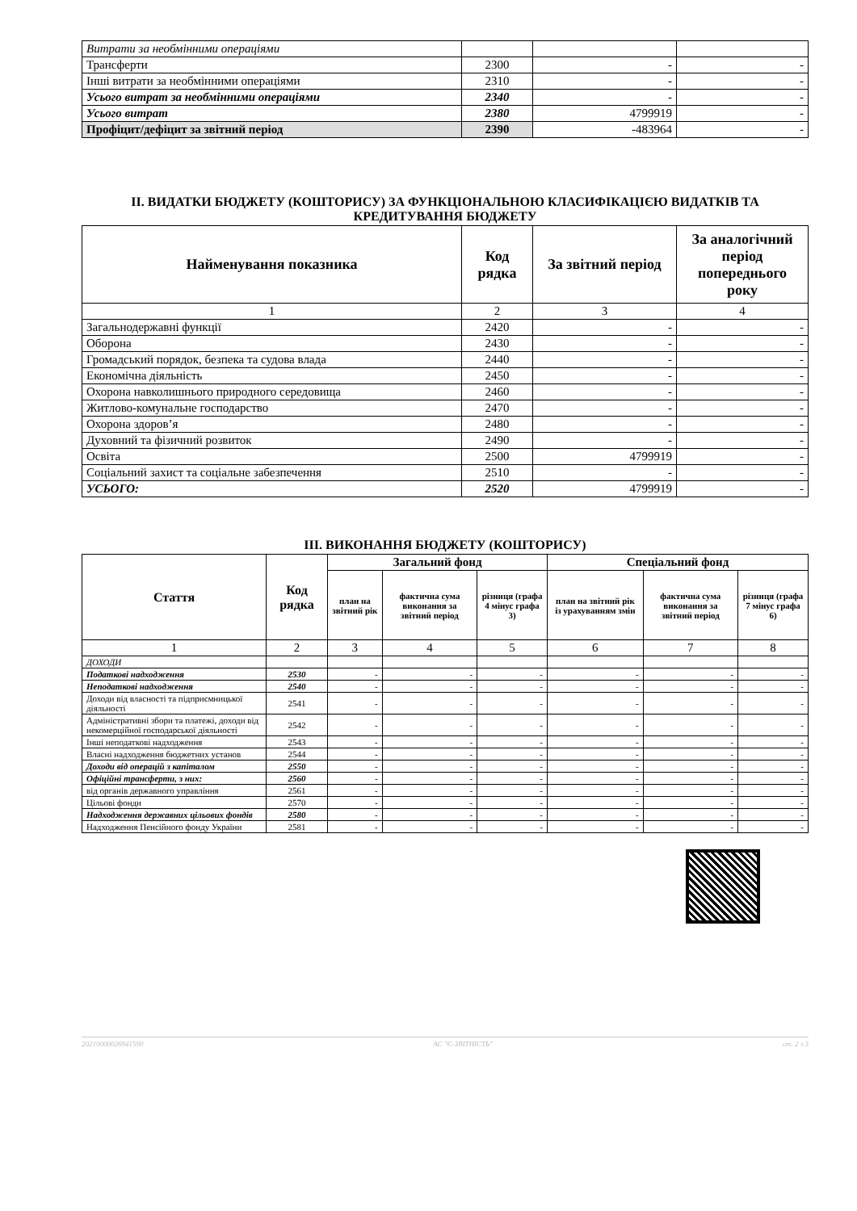| Витрати за необмінними операціями | | | |
| Трансферти | 2300 | - | - |
| Інші витрати за необмінними операціями | 2310 | - | - |
| Усього витрат за необмінними операціями | 2340 | - | - |
| Усього витрат | 2380 | 4799919 | - |
| Профіцит/дефіцит за звітний період | 2390 | -483964 | - |
ІІ. ВИДАТКИ БЮДЖЕТУ (КОШТОРИСУ) ЗА ФУНКЦІОНАЛЬНОЮ КЛАСИФІКАЦІЄЮ ВИДАТКІВ ТА КРЕДИТУВАННЯ БЮДЖЕТУ
| Найменування показника | Код рядка | За звітний період | За аналогічний період попереднього року |
| --- | --- | --- | --- |
| 1 | 2 | 3 | 4 |
| Загальнодержавні функції | 2420 | - | - |
| Оборона | 2430 | - | - |
| Громадський порядок, безпека та судова влада | 2440 | - | - |
| Економічна діяльність | 2450 | - | - |
| Охорона навколишнього природного середовища | 2460 | - | - |
| Житлово-комунальне господарство | 2470 | - | - |
| Охорона здоров’я | 2480 | - | - |
| Духовний та фізичний розвиток | 2490 | - | - |
| Освіта | 2500 | 4799919 | - |
| Соціальний захист та соціальне забезпечення | 2510 | - | - |
| УСЬОГО: | 2520 | 4799919 | - |
ІІІ. ВИКОНАННЯ БЮДЖЕТУ (КОШТОРИСУ)
| Стаття | Код рядка | Загальний фонд | | | Спеціальний фонд | | |
| --- | --- | --- | --- | --- | --- | --- | --- |
| | | план на звітний рік | фактична сума виконання за звітний період | різниця (графа 4 мінус графа 3) | план на звітний рік із урахуванням змін | фактична сума виконання за звітний період | різниця (графа 7 мінус графа 6) |
| 1 | 2 | 3 | 4 | 5 | 6 | 7 | 8 |
| ДОХОДИ | | | | | | | |
| Податкові надходження | 2530 | - | - | - | - | - | - |
| Неподаткові надходження | 2540 | - | - | - | - | - | - |
| Доходи від власності та підприємницької діяльності | 2541 | - | - | - | - | - | - |
| Адміністративні збори та платежі, доходи від некомерційної господарської діяльності | 2542 | - | - | - | - | - | - |
| Інші неподаткові надходження | 2543 | - | - | - | - | - | - |
| Власні надходження бюджетних установ | 2544 | - | - | - | - | - | - |
| Доходи від операцій з капіталом | 2550 | - | - | - | - | - | - |
| Офіційні трансферти, з них: | 2560 | - | - | - | - | - | - |
| від органів державного управління | 2561 | - | - | - | - | - | - |
| Цільові фонди | 2570 | - | - | - | - | - | - |
| Надходження державних цільових фондів | 2580 | - | - | - | - | - | - |
| Надходження Пенсійного фонду України | 2581 | - | - | - | - | - | - |
20210000026941590 АС "Є-ЗВІТНІСТЬ" ст. 2 з 3